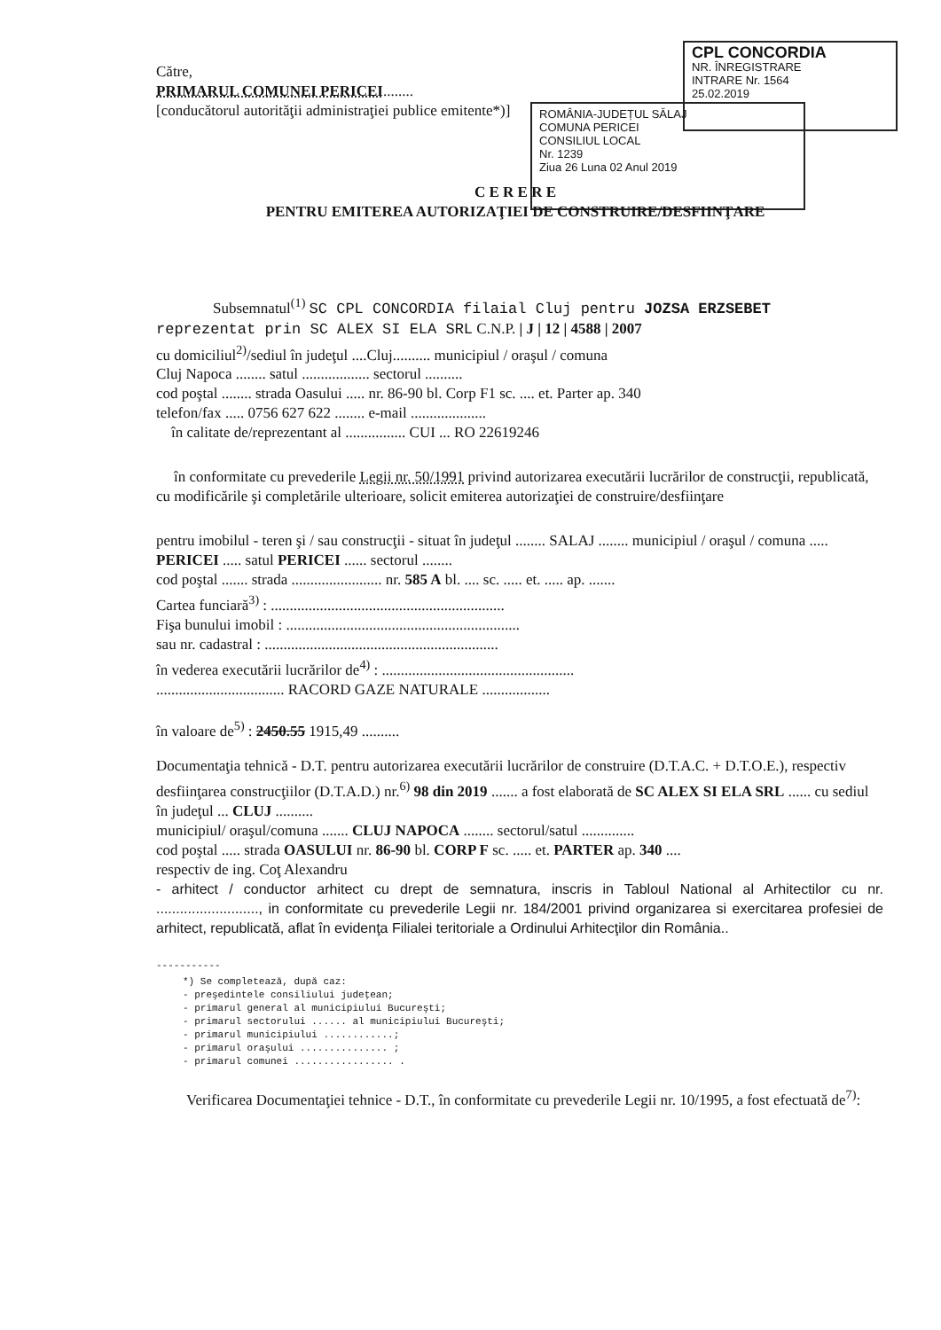CPL CONCORDIA
NR. ÎNREGISTRARE
INTRARE Nr. 1564
25.02.2019
ROMÂNIA-JUDEȚUL SĂLAJ
COMUNA PERICEI
CONSILIUL LOCAL
Nr. 1239
Ziua 26 Luna 02 Anul 2019
Către,
PRIMARUL COMUNEI PERICEI........
[conducătorul autorităţii administraţiei publice emitente*)]
C E R E R E
PENTRU EMITEREA AUTORIZAŢIEI DE CONSTRUIRE/DESFIINŢARE
Subsemnatul<sup>(1)</sup> SC CPL CONCORDIA filaial Cluj pentru JOZSA ERZSEBET reprezentat prin SC ALEX SI ELA SRL C.N.P. | J | 12 | 4588 | 2007
cu domiciliul<sup>2)</sup>/sediul în judeţul ....Cluj.......... municipiul / oraşul / comuna
Cluj Napoca ........ satul .................. sectorul ..........
cod poştal ........ strada Oasului ..... nr. 86-90 bl. Corp F1 sc. .... et. Parter ap. 340
telefon/fax ..... 0756 627 622 ........ e-mail ....................
în calitate de/reprezentant al ................ CUI ... RO 22619246
în conformitate cu prevederile Legii nr. 50/1991 privind autorizarea executării lucrărilor de construcţii, republicată, cu modificările şi completările ulterioare, solicit emiterea autorizaţiei de construire/desfiinţare
pentru imobilul - teren şi / sau construcţii - situat în judeţul ........ SALAJ ........ municipiul / oraşul / comuna ..... PERICEI ..... satul PERICEI ...... sectorul ........
cod poştal ....... strada ........................ nr. 585 A bl. .... sc. ..... et. ..... ap. .......
Cartea funciară<sup>3)</sup> : ..............................................................
Fişa bunului imobil : ..............................................................
sau nr. cadastral : ..............................................................
în vederea executării lucrărilor de<sup>4)</sup> : ...................................................
.................................. RACORD GAZE NATURALE ..................
în valoare de<sup>5)</sup> : 2450.55 1915,49 ..........
Documentaţia tehnică - D.T. pentru autorizarea executării lucrărilor de construire (D.T.A.C. + D.T.O.E.), respectiv desfiinţarea construcţiilor (D.T.A.D.) nr.<sup>6)</sup> 98 din 2019 ....... a fost elaborată de SC ALEX SI ELA SRL ...... cu sediul în judeţul ... CLUJ ..........
municipiul/ oraşul/comuna ....... CLUJ NAPOCA ........ sectorul/satul ..............
cod poştal ..... strada OASULUI nr. 86-90 bl. CORP F sc. ..... et. PARTER ap. 340 ....
respectiv de ing. Coţ Alexandru
- arhitect / conductor arhitect cu drept de semnatura, inscris in Tabloul National al Arhitectilor cu nr. .........................., in conformitate cu prevederile Legii nr. 184/2001 privind organizarea si exercitarea profesiei de arhitect, republicată, aflat în evidenţa Filialei teritoriale a Ordinului Arhitecţilor din România..
-----------
*) Se completează, după caz:
- preşedintele consiliului judeţean;
- primarul general al municipiului Bucureşti;
- primarul sectorului ...... al municipiului Bucureşti;
- primarul municipiului ............;
- primarul oraşului ............... ;
- primarul comunei ................. .
Verificarea Documentaţiei tehnice - D.T., în conformitate cu prevederile Legii nr. 10/1995, a fost efectuată de<sup>7)</sup>: